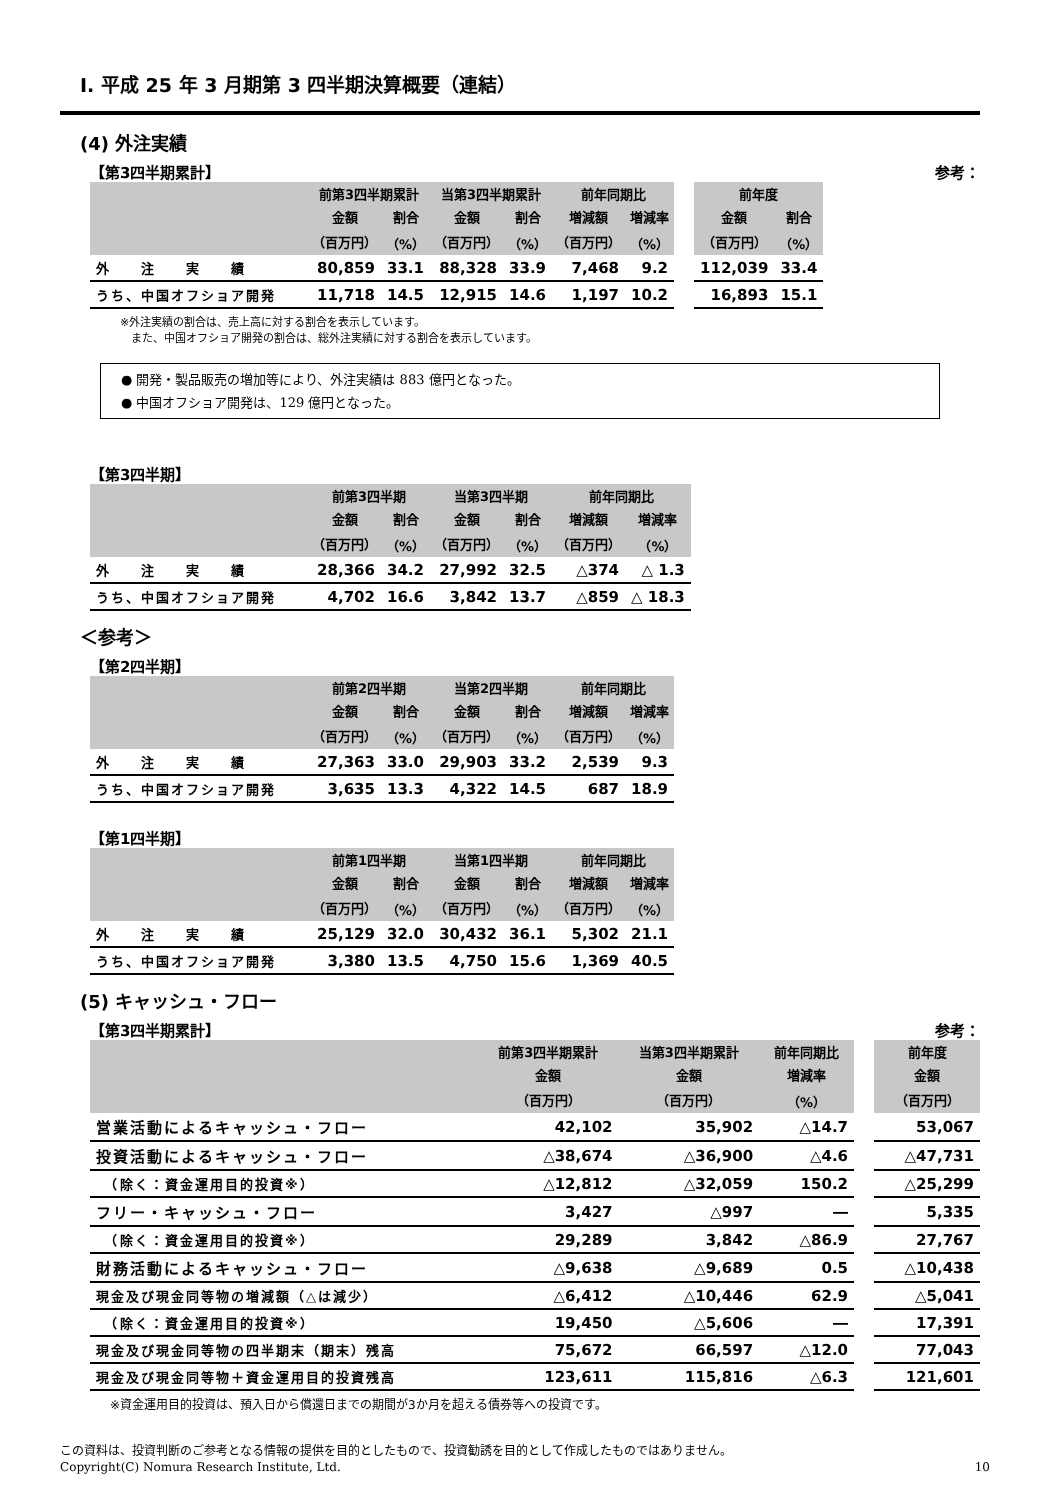Ⅰ. 平成 25 年 3 月期第 3 四半期決算概要（連結）
(4) 外注実績
【第3四半期累計】 参考：
| | 前第3四半期累計 | | 当第3四半期累計 | | 前年同期比 | | | 前年度 | |
| --- | --- | --- | --- | --- | --- | --- | --- | --- | --- |
| | 金額 | 割合 | 金額 | 割合 | 増減額 | 増減率 | | 金額 | 割合 |
| | （百万円） | （%） | （百万円） | （%） | （百万円） | （%） | | （百万円） | （%） |
| 外 注 実 績 | 80,859 | 33.1 | 88,328 | 33.9 | 7,468 | 9.2 | | 112,039 | 33.4 |
| うち、中国オフショア開発 | 11,718 | 14.5 | 12,915 | 14.6 | 1,197 | 10.2 | | 16,893 | 15.1 |
※外注実績の割合は、売上高に対する割合を表示しています。
　また、中国オフショア開発の割合は、総外注実績に対する割合を表示しています。
● 開発・製品販売の増加等により、外注実績は 883 億円となった。
● 中国オフショア開発は、129 億円となった。
【第3四半期】
| | 前第3四半期 | | 当第3四半期 | | 前年同期比 | |
| --- | --- | --- | --- | --- | --- | --- |
| | 金額 | 割合 | 金額 | 割合 | 増減額 | 増減率 |
| | （百万円） | （%） | （百万円） | （%） | （百万円） | （%） |
| 外 注 実 績 | 28,366 | 34.2 | 27,992 | 32.5 | △374 | △ 1.3 |
| うち、中国オフショア開発 | 4,702 | 16.6 | 3,842 | 13.7 | △859 | △ 18.3 |
＜参考＞
【第2四半期】
| | 前第2四半期 | | 当第2四半期 | | 前年同期比 | |
| --- | --- | --- | --- | --- | --- | --- |
| | 金額 | 割合 | 金額 | 割合 | 増減額 | 増減率 |
| | （百万円） | （%） | （百万円） | （%） | （百万円） | （%） |
| 外 注 実 績 | 27,363 | 33.0 | 29,903 | 33.2 | 2,539 | 9.3 |
| うち、中国オフショア開発 | 3,635 | 13.3 | 4,322 | 14.5 | 687 | 18.9 |
【第1四半期】
| | 前第1四半期 | | 当第1四半期 | | 前年同期比 | |
| --- | --- | --- | --- | --- | --- | --- |
| | 金額 | 割合 | 金額 | 割合 | 増減額 | 増減率 |
| | （百万円） | （%） | （百万円） | （%） | （百万円） | （%） |
| 外 注 実 績 | 25,129 | 32.0 | 30,432 | 36.1 | 5,302 | 21.1 |
| うち、中国オフショア開発 | 3,380 | 13.5 | 4,750 | 15.6 | 1,369 | 40.5 |
(5) キャッシュ・フロー
【第3四半期累計】 参考：
| | 前第3四半期累計 | 当第3四半期累計 | 前年同期比 | | 前年度 |
| --- | --- | --- | --- | --- | --- |
| | 金額 | 金額 | 増減率 | | 金額 |
| | （百万円） | （百万円） | （%） | | （百万円） |
| 営業活動によるキャッシュ・フロー | 42,102 | 35,902 | △14.7 | | 53,067 |
| 投資活動によるキャッシュ・フロー | △38,674 | △36,900 | △4.6 | | △47,731 |
| （除く：資金運用目的投資※） | △12,812 | △32,059 | 150.2 | | △25,299 |
| フリー・キャッシュ・フロー | 3,427 | △997 | ― | | 5,335 |
| （除く：資金運用目的投資※） | 29,289 | 3,842 | △86.9 | | 27,767 |
| 財務活動によるキャッシュ・フロー | △9,638 | △9,689 | 0.5 | | △10,438 |
| 現金及び現金同等物の増減額（△は減少） | △6,412 | △10,446 | 62.9 | | △5,041 |
| （除く：資金運用目的投資※） | 19,450 | △5,606 | ― | | 17,391 |
| 現金及び現金同等物の四半期末（期末）残高 | 75,672 | 66,597 | △12.0 | | 77,043 |
| 現金及び現金同等物＋資金運用目的投資残高 | 123,611 | 115,816 | △6.3 | | 121,601 |
※資金運用目的投資は、預入日から償還日までの期間が3か月を超える債券等への投資です。
この資料は、投資判断のご参考となる情報の提供を目的としたもので、投資勧誘を目的として作成したものではありません。
Copyright(C) Nomura Research Institute, Ltd. 10